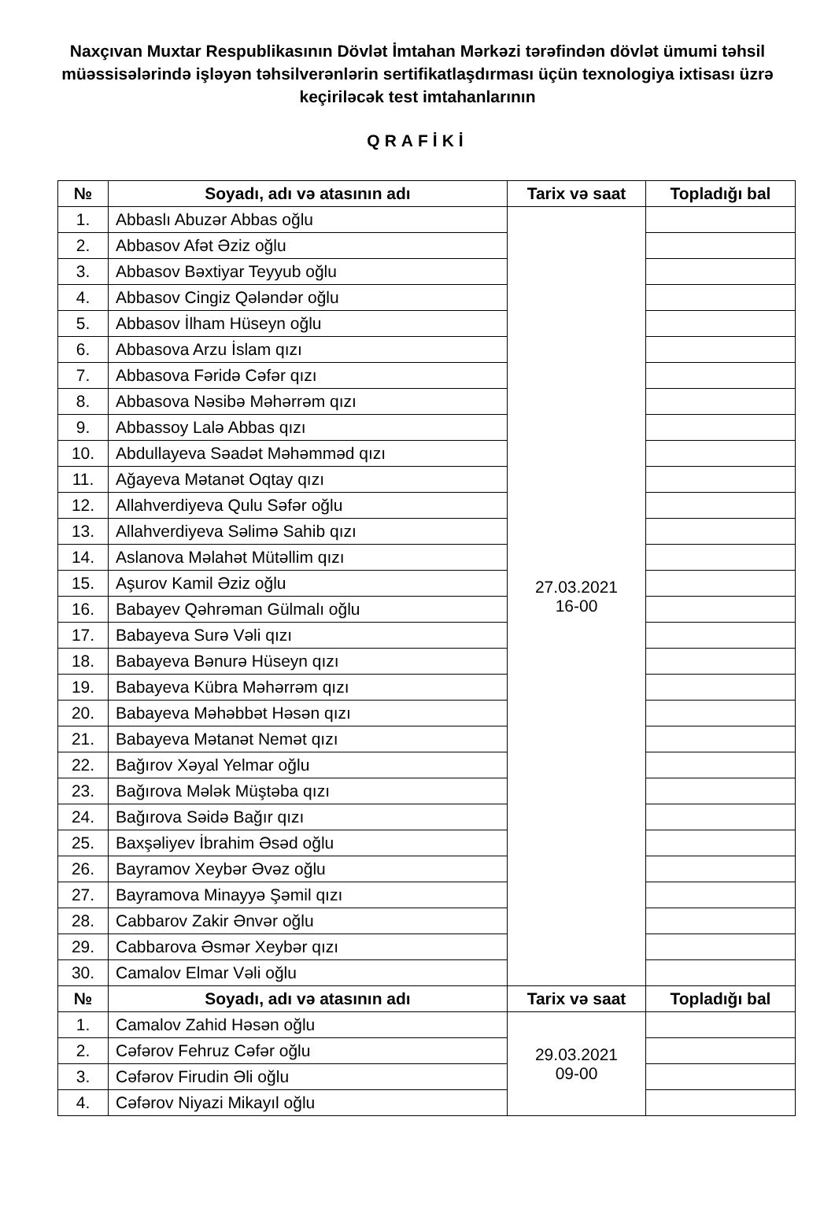Naxçıvan Muxtar Respublikasının Dövlət İmtahan Mərkəzi tərəfindən dövlət ümumi təhsil müəssisələrində işləyən təhsilverənlərin sertifikatlaşdırması üçün texnologiya ixtisası üzrə keçiriləcək test imtahanlarının
QRAFİKİ
| № | Soyadı, adı və atasının adı | Tarix və saat | Topladığı bal |
| --- | --- | --- | --- |
| 1. | Abbaslı Abuzər Abbas oğlu | 27.03.2021 16-00 | |
| 2. | Abbasov Afət Əziz oğlu | | |
| 3. | Abbasov Bəxtiyar Teyyub oğlu | | |
| 4. | Abbasov Cingiz Qələndər oğlu | | |
| 5. | Abbasov İlham Hüseyn oğlu | | |
| 6. | Abbasova Arzu İslam qızı | | |
| 7. | Abbasova Fəridə Cəfər qızı | | |
| 8. | Abbasova Nəsibə Məhərrəm qızı | | |
| 9. | Abbassoy Lalə Abbas qızı | | |
| 10. | Abdullayeva Səadət Məhəmməd qızı | | |
| 11. | Ağayeva Mətanət Oqtay qızı | | |
| 12. | Allahverdiyeva Qulu Səfər oğlu | | |
| 13. | Allahverdiyeva Səlimə Sahib qızı | | |
| 14. | Aslanova Məlahət Mütəllim qızı | | |
| 15. | Aşurov Kamil Əziz oğlu | | |
| 16. | Babayev Qəhrəman Gülmalı oğlu | | |
| 17. | Babayeva Surə Vəli qızı | | |
| 18. | Babayeva Bənurə Hüseyn qızı | | |
| 19. | Babayeva Kübra Məhərrəm qızı | | |
| 20. | Babayeva Məhəbbət Həsən qızı | | |
| 21. | Babayeva Mətanət Nemət qızı | | |
| 22. | Bağırov Xəyal Yelmar oğlu | | |
| 23. | Bağırova Mələk Müştəba qızı | | |
| 24. | Bağırova Səidə Bağır qızı | | |
| 25. | Baxşəliyev İbrahim Əsəd oğlu | | |
| 26. | Bayramov Xeybər Əvəz oğlu | | |
| 27. | Bayramova Minayyə Şəmil qızı | | |
| 28. | Cabbarov Zakir Ənvər oğlu | | |
| 29. | Cabbarova Əsmər Xeybər qızı | | |
| 30. | Camalov Elmar Vəli oğlu | | |
| № | Soyadı, adı və atasının adı | Tarix və saat | Topladığı bal |
| 1. | Camalov Zahid Həsən oğlu | 29.03.2021 09-00 | |
| 2. | Cəfərov Fehruz Cəfər oğlu | | |
| 3. | Cəfərov Firudin Əli oğlu | | |
| 4. | Cəfərov Niyazi Mikayıl oğlu | | |